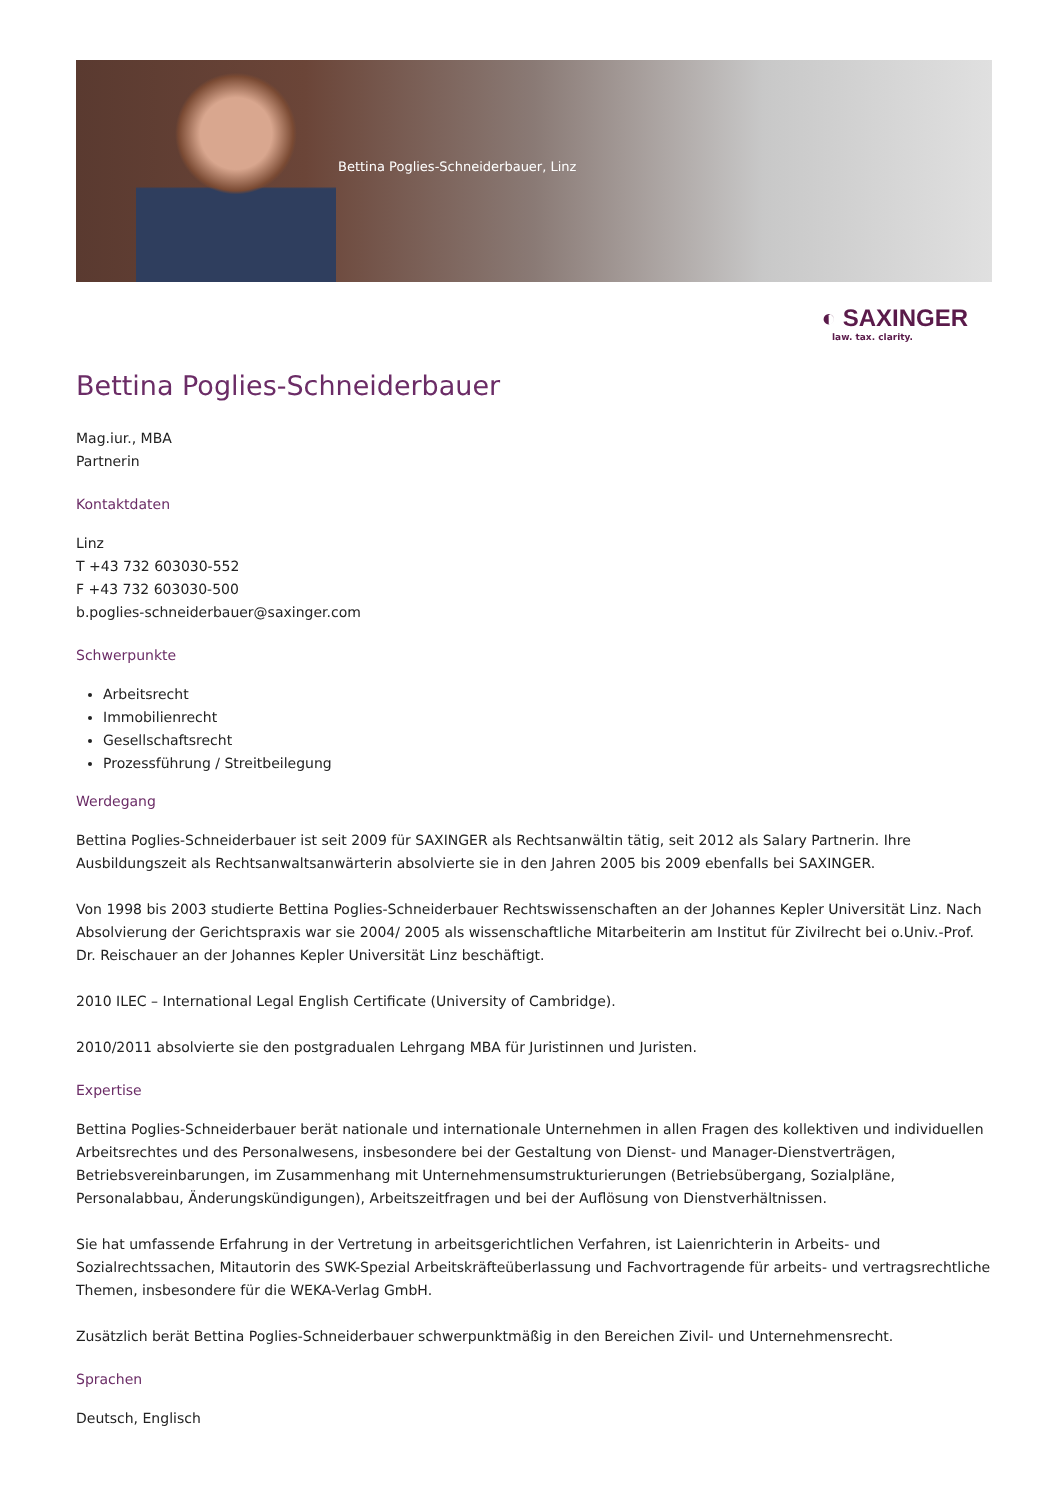Bettina Poglies-Schneiderbauer, Linz
◐ SAXINGER
law. tax. clarity.
Bettina Poglies-Schneiderbauer
Mag.iur., MBA
Partnerin
Kontaktdaten
Linz
T +43 732 603030-552
F +43 732 603030-500
b.poglies-schneiderbauer@saxinger.com
Schwerpunkte
Arbeitsrecht
Immobilienrecht
Gesellschaftsrecht
Prozessführung / Streitbeilegung
Werdegang
Bettina Poglies-Schneiderbauer ist seit 2009 für SAXINGER als Rechtsanwältin tätig, seit 2012 als Salary Partnerin. Ihre Ausbildungszeit als Rechtsanwaltsanwärterin absolvierte sie in den Jahren 2005 bis 2009 ebenfalls bei SAXINGER.
Von 1998 bis 2003 studierte Bettina Poglies-Schneiderbauer Rechtswissenschaften an der Johannes Kepler Universität Linz. Nach Absolvierung der Gerichtspraxis war sie 2004/ 2005 als wissenschaftliche Mitarbeiterin am Institut für Zivilrecht bei o.Univ.-Prof. Dr. Reischauer an der Johannes Kepler Universität Linz beschäftigt.
2010 ILEC – International Legal English Certificate (University of Cambridge).
2010/2011 absolvierte sie den postgradualen Lehrgang MBA für Juristinnen und Juristen.
Expertise
Bettina Poglies-Schneiderbauer berät nationale und internationale Unternehmen in allen Fragen des kollektiven und individuellen Arbeitsrechtes und des Personalwesens, insbesondere bei der Gestaltung von Dienst- und Manager-Dienstverträgen, Betriebsvereinbarungen, im Zusammenhang mit Unternehmensumstrukturierungen (Betriebsübergang, Sozialpläne, Personalabbau, Änderungskündigungen), Arbeitszeitfragen und bei der Auflösung von Dienstverhältnissen.
Sie hat umfassende Erfahrung in der Vertretung in arbeitsgerichtlichen Verfahren, ist Laienrichterin in Arbeits- und Sozialrechtssachen, Mitautorin des SWK-Spezial Arbeitskräfteüberlassung und Fachvortragende für arbeits- und vertragsrechtliche Themen, insbesondere für die WEKA-Verlag GmbH.
Zusätzlich berät Bettina Poglies-Schneiderbauer schwerpunktmäßig in den Bereichen Zivil- und Unternehmensrecht.
Sprachen
Deutsch, Englisch